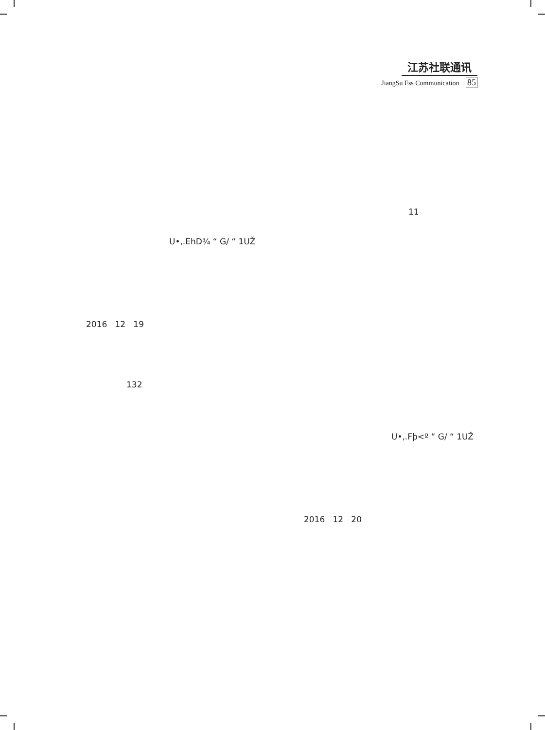江苏社联通讯
JiangSu Fss Communication 85
11
U•,.EhD¾ “ G/ “ 1UŽ
2016 12 19
132
U•,.Fþ<º “ G/ “ 1UŽ
2016 12 20